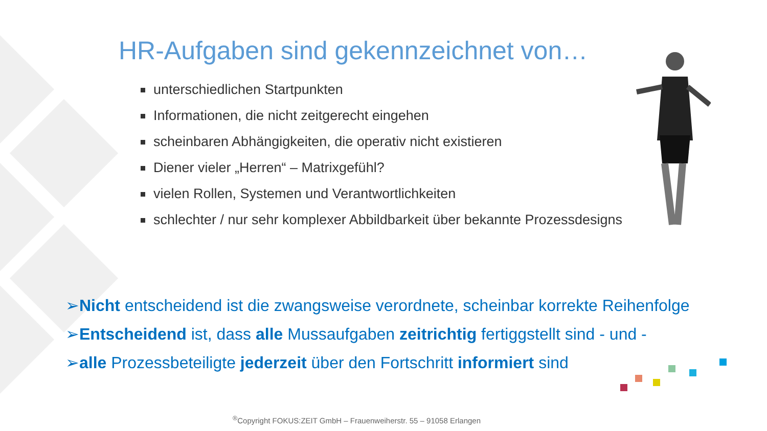HR-Aufgaben sind gekennzeichnet von…
unterschiedlichen Startpunkten
Informationen, die nicht zeitgerecht eingehen
scheinbaren Abhängigkeiten, die operativ nicht existieren
Diener vieler „Herren“ – Matrixgefühl?
vielen Rollen, Systemen und Verantwortlichkeiten
schlechter / nur sehr komplexer Abbildbarkeit über bekannte Prozessdesigns
➢Nicht entscheidend ist die zwangsweise verordnete, scheinbar korrekte Reihenfolge
➢Entscheidend ist, dass alle Mussaufgaben zeitrichtig fertiggstellt sind - und -
➢alle Prozessbeteiligte jederzeit über den Fortschritt informiert sind
<sup>®</sup>Copyright FOKUS:ZEIT GmbH – Frauenweiherstr. 55 – 91058 Erlangen